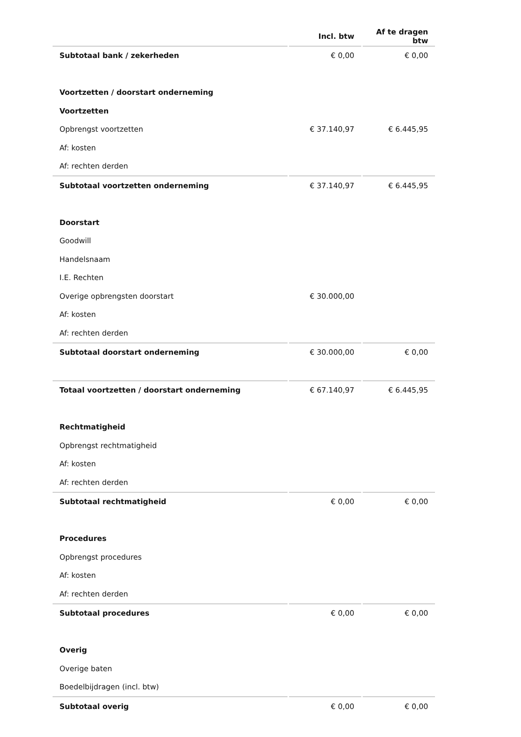| | Incl. btw | Af te dragen btw |
| --- | --- | --- |
| Subtotaal bank / zekerheden | € 0,00 | € 0,00 |
| Voortzetten / doorstart onderneming | | |
| Voortzetten | | |
| Opbrengst voortzetten | € 37.140,97 | € 6.445,95 |
| Af: kosten | | |
| Af: rechten derden | | |
| Subtotaal voortzetten onderneming | € 37.140,97 | € 6.445,95 |
| Doorstart | | |
| Goodwill | | |
| Handelsnaam | | |
| I.E. Rechten | | |
| Overige opbrengsten doorstart | € 30.000,00 | |
| Af: kosten | | |
| Af: rechten derden | | |
| Subtotaal doorstart onderneming | € 30.000,00 | € 0,00 |
| Totaal voortzetten / doorstart onderneming | € 67.140,97 | € 6.445,95 |
| Rechtmatigheid | | |
| Opbrengst rechtmatigheid | | |
| Af: kosten | | |
| Af: rechten derden | | |
| Subtotaal rechtmatigheid | € 0,00 | € 0,00 |
| Procedures | | |
| Opbrengst procedures | | |
| Af: kosten | | |
| Af: rechten derden | | |
| Subtotaal procedures | € 0,00 | € 0,00 |
| Overig | | |
| Overige baten | | |
| Boedelbijdragen (incl. btw) | | |
| Subtotaal overig | € 0,00 | € 0,00 |